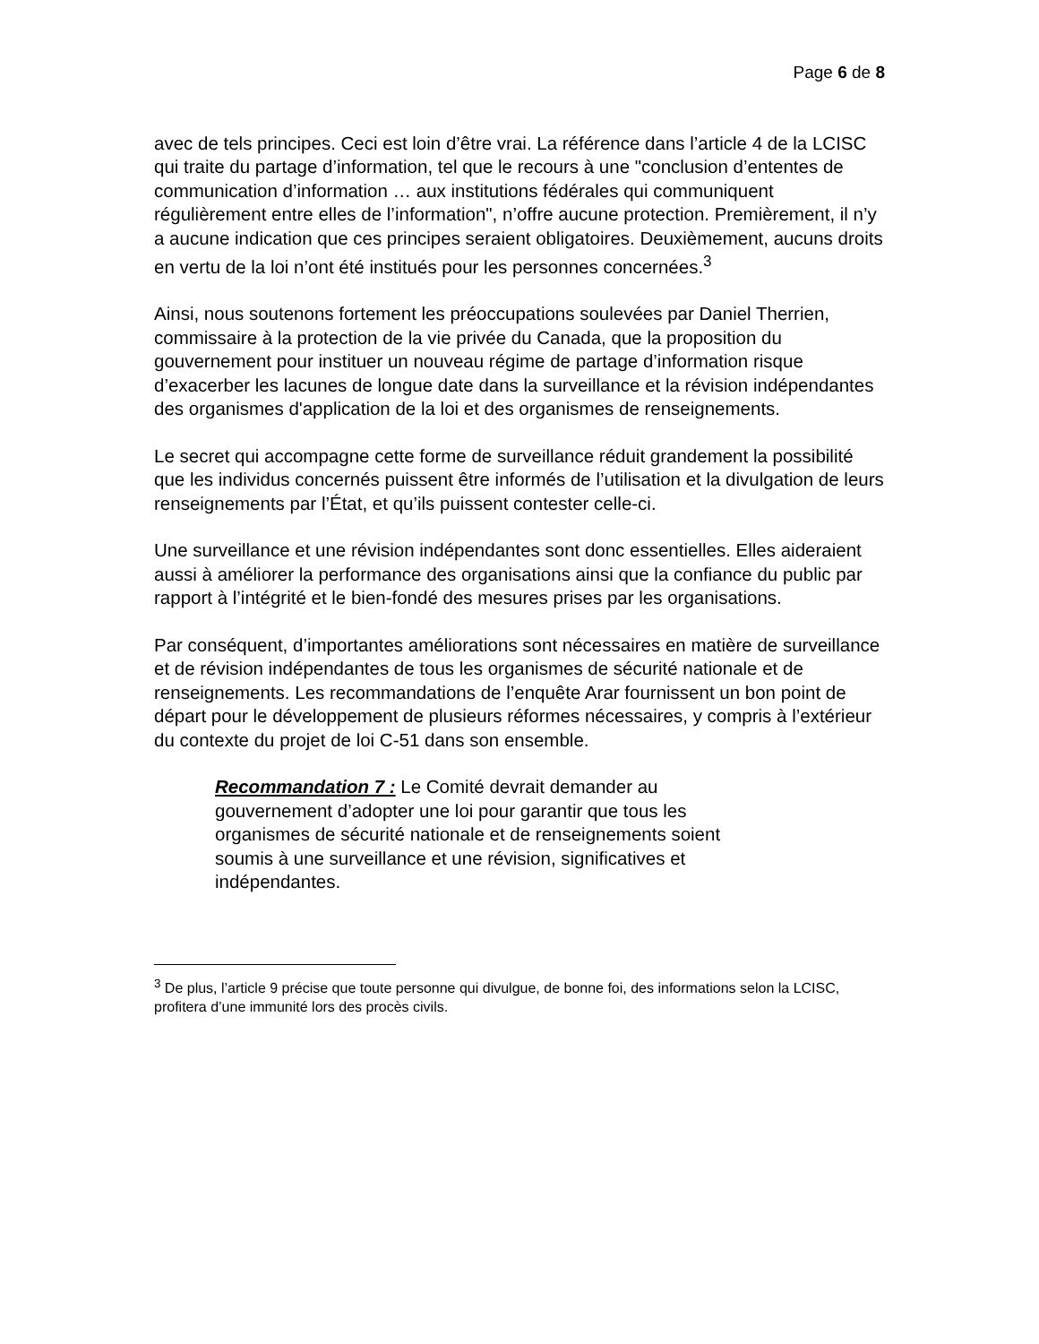Page 6 de 8
avec de tels principes. Ceci est loin d’être vrai. La référence dans l’article 4 de la LCISC qui traite du partage d’information, tel que le recours à une "conclusion d’ententes de communication d’information … aux institutions fédérales qui communiquent régulièrement entre elles de l’information", n’offre aucune protection. Premièrement, il n’y a aucune indication que ces principes seraient obligatoires. Deuxièmement, aucuns droits en vertu de la loi n’ont été institués pour les personnes concernées.<sup>3</sup>
Ainsi, nous soutenons fortement les préoccupations soulevées par Daniel Therrien, commissaire à la protection de la vie privée du Canada, que la proposition du gouvernement pour instituer un nouveau régime de partage d’information risque d’exacerber les lacunes de longue date dans la surveillance et la révision indépendantes des organismes d'application de la loi et des organismes de renseignements.
Le secret qui accompagne cette forme de surveillance réduit grandement la possibilité que les individus concernés puissent être informés de l’utilisation et la divulgation de leurs renseignements par l’État, et qu’ils puissent contester celle-ci.
Une surveillance et une révision indépendantes sont donc essentielles. Elles aideraient aussi à améliorer la performance des organisations ainsi que la confiance du public par rapport à l’intégrité et le bien-fondé des mesures prises par les organisations.
Par conséquent, d’importantes améliorations sont nécessaires en matière de surveillance et de révision indépendantes de tous les organismes de sécurité nationale et de renseignements. Les recommandations de l’enquête Arar fournissent un bon point de départ pour le développement de plusieurs réformes nécessaires, y compris à l’extérieur du contexte du projet de loi C-51 dans son ensemble.
Recommandation 7 : Le Comité devrait demander au gouvernement d’adopter une loi pour garantir que tous les organismes de sécurité nationale et de renseignements soient soumis à une surveillance et une révision, significatives et indépendantes.
<sup>3</sup> De plus, l’article 9 précise que toute personne qui divulgue, de bonne foi, des informations selon la LCISC, profitera d’une immunité lors des procès civils.